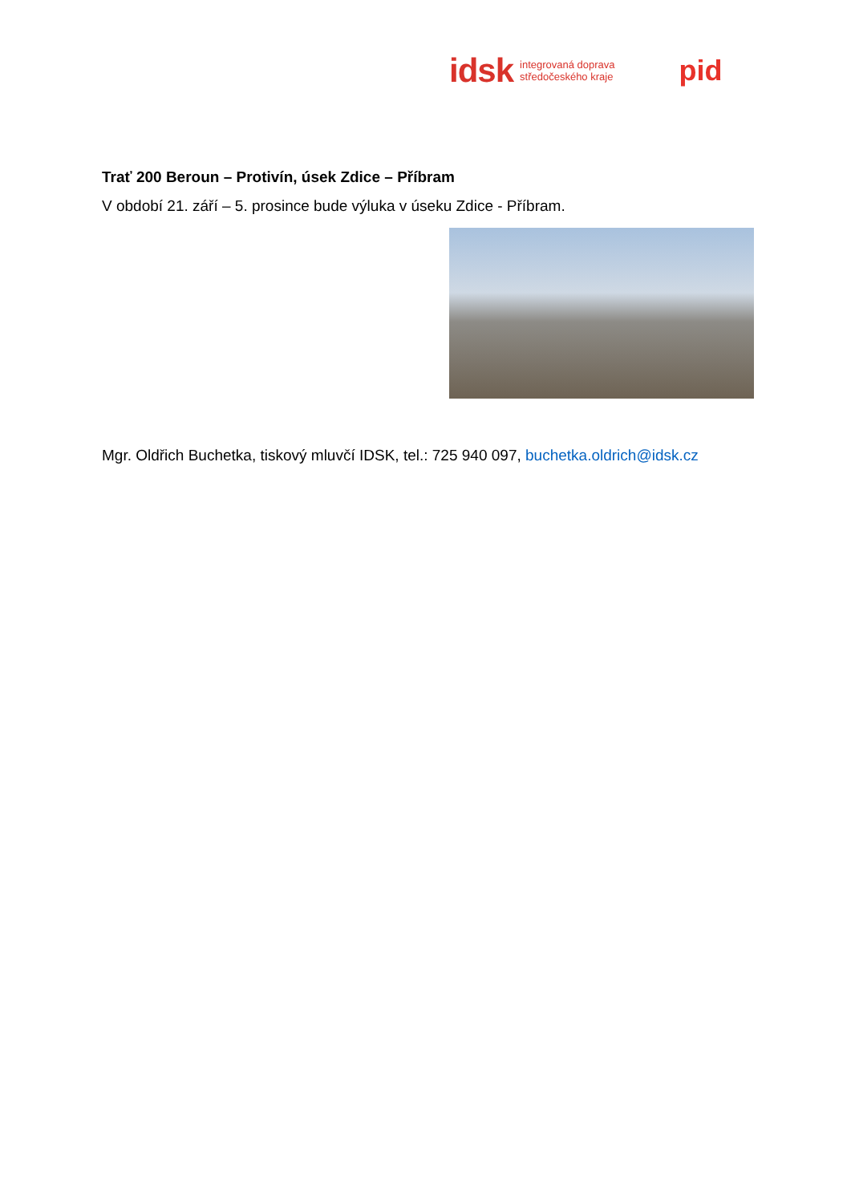idsk integrovaná doprava
středočeského kraje pid
Trať 200 Beroun – Protivín, úsek Zdice – Příbram
V období 21. září – 5. prosince bude výluka v úseku Zdice - Příbram.
Mgr. Oldřich Buchetka, tiskový mluvčí IDSK, tel.: 725 940 097, buchetka.oldrich@idsk.cz